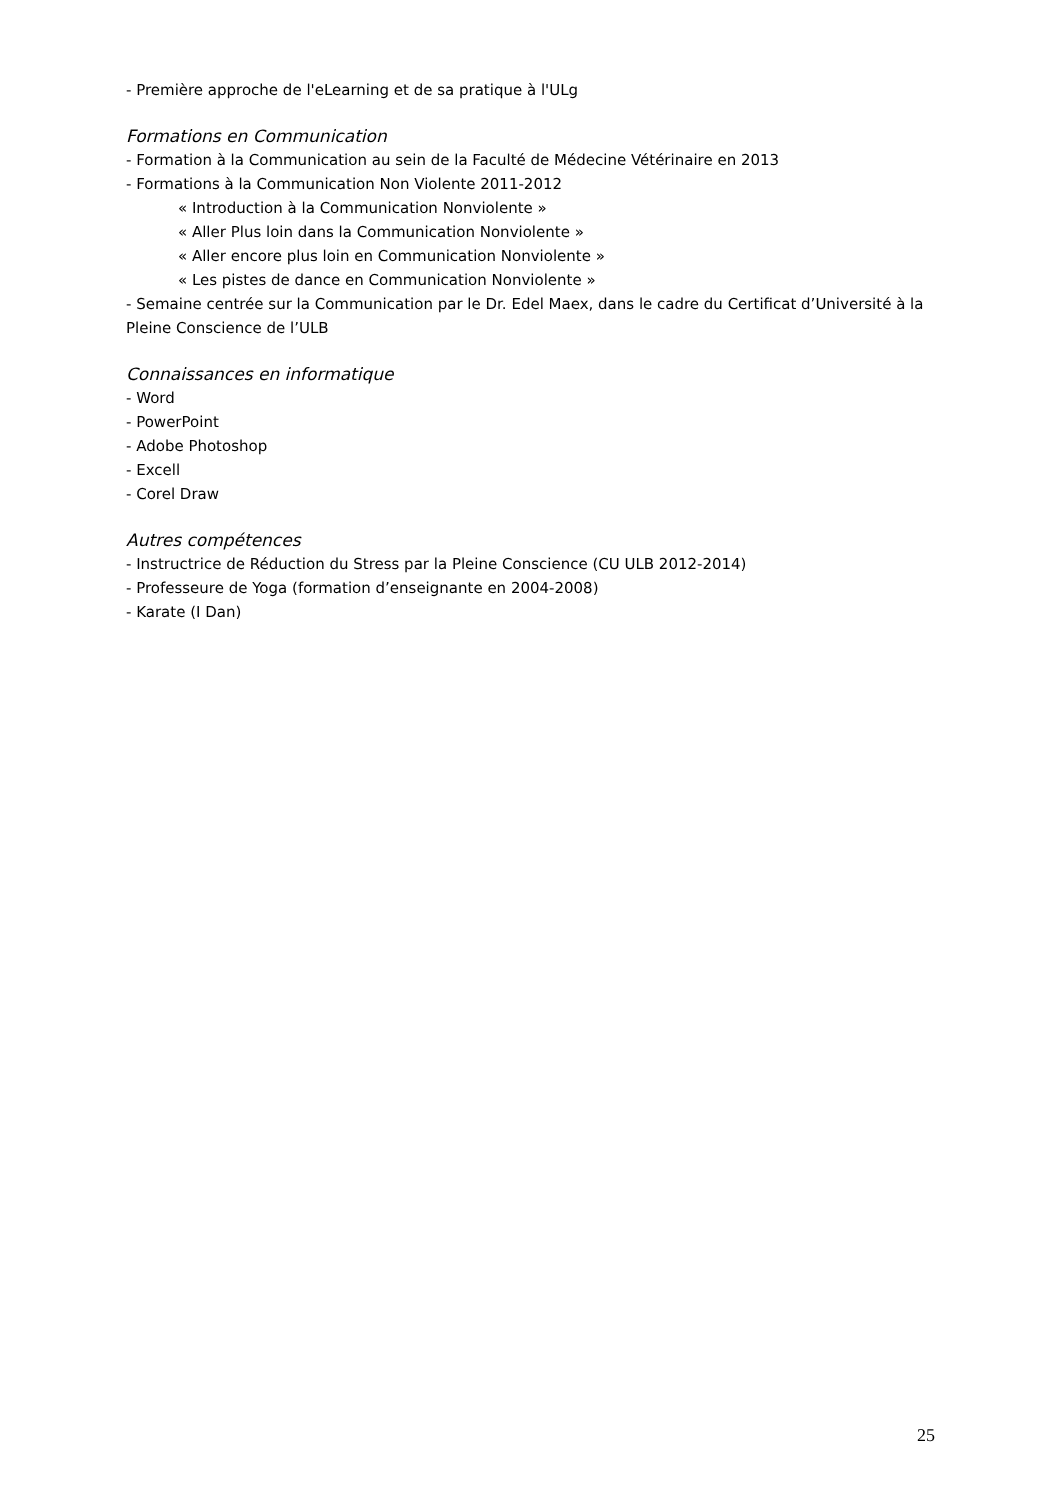- Première approche de l'eLearning et de sa pratique à l'ULg
Formations en Communication
- Formation à la Communication au sein de la Faculté de Médecine Vétérinaire en 2013
- Formations à la Communication Non Violente 2011-2012
« Introduction à la Communication Nonviolente »
« Aller Plus loin dans la Communication Nonviolente »
« Aller encore plus loin en Communication Nonviolente »
« Les pistes de dance en Communication Nonviolente »
- Semaine centrée sur la Communication par le Dr. Edel Maex, dans le cadre du Certificat d’Université à la Pleine Conscience de l’ULB
Connaissances en informatique
- Word
- PowerPoint
- Adobe Photoshop
- Excell
- Corel Draw
Autres compétences
- Instructrice de Réduction du Stress par la Pleine Conscience (CU ULB 2012-2014)
- Professeure de Yoga (formation d’enseignante en 2004-2008)
- Karate (I Dan)
25